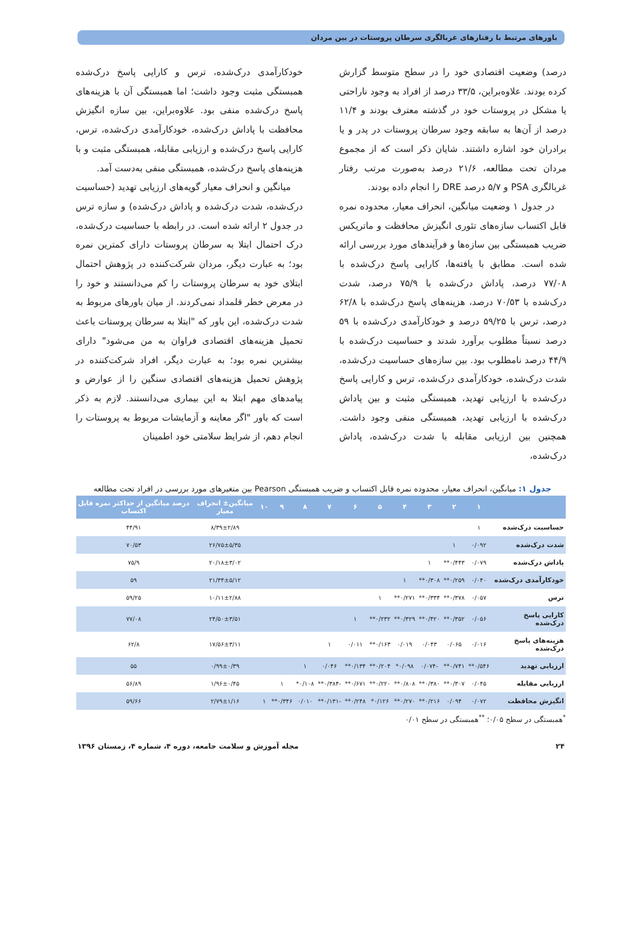باورهای مرتبط با رفتارهای غربالگری سرطان پروستات در بین مردان
درصد) وضعیت اقتصادی خود را در سطح متوسط گزارش کرده بودند. علاوه‌براین، ۳۳/۵ درصد از افراد به وجود ناراحتی یا مشکل در پروستات خود در گذشته معترف بودند و ۱۱/۴ درصد از آن‌ها به سابقه وجود سرطان پروستات در پدر و یا برادران خود اشاره داشتند. شایان ذکر است که از مجموع مردان تحت مطالعه، ۲۱/۶ درصد به‌صورت مرتب رفتار غربالگری PSA و ۵/۷ درصد DRE را انجام داده بودند.
در جدول ۱ وضعیت میانگین، انحراف معیار، محدوده نمره قابل اکتساب سازه‌های تئوری انگیزش محافظت و ماتریکس ضریب همبستگی بین سازه‌ها و فرآیندهای مورد بررسی ارائه شده است. مطابق با یافته‌ها، کارایی پاسخ درک‌شده با ۷۷/۰۸ درصد، پاداش درک‌شده با ۷۵/۹ درصد، شدت درک‌شده با ۷۰/۵۳ درصد، هزینه‌های پاسخ درک‌شده با ۶۲/۸ درصد، ترس با ۵۹/۲۵ درصد و خودکارآمدی درک‌شده با ۵۹ درصد نسبتاً مطلوب برآورد شدند و حساسیت درک‌شده با ۴۴/۹ درصد نامطلوب بود. بین سازه‌های حساسیت درک‌شده، شدت درک‌شده، خودکارآمدی درک‌شده، ترس و کارایی پاسخ درک‌شده با ارزیابی تهدید، همبستگی مثبت و بین پاداش درک‌شده با ارزیابی تهدید، همبستگی منفی وجود داشت. همچنین بین ارزیابی مقابله با شدت درک‌شده، پاداش درک‌شده،
خودکارآمدی درک‌شده، ترس و کارایی پاسخ درک‌شده همبستگی مثبت وجود داشت؛ اما همبستگی آن با هزینه‌های پاسخ درک‌شده منفی بود. علاوه‌براین، بین سازه انگیزش محافظت با پاداش درک‌شده، خودکارآمدی درک‌شده، ترس، کارایی پاسخ درک‌شده و ارزیابی مقابله، همبستگی مثبت و با هزینه‌های پاسخ درک‌شده، همبستگی منفی به‌دست آمد.
میانگین و انحراف معیار گویه‌های ارزیابی تهدید (حساسیت درک‌شده، شدت درک‌شده و پاداش درک‌شده) و سازه ترس در جدول ۲ ارائه شده است. در رابطه با حساسیت درک‌شده، درک احتمال ابتلا به سرطان پروستات دارای کمترین نمره بود؛ به عبارت دیگر، مردان شرکت‌کننده در پژوهش احتمال ابتلای خود به سرطان پروستات را کم می‌دانستند و خود را در معرض خطر قلمداد نمی‌کردند. از میان باورهای مربوط به شدت درک‌شده، این باور که "ابتلا به سرطان پروستات باعث تحمیل هزینه‌های اقتصادی فراوان به من می‌شود" دارای بیشترین نمره بود؛ به عبارت دیگر، افراد شرکت‌کننده در پژوهش تحمیل هزینه‌های اقتصادی سنگین را از عوارض و پیامدهای مهم ابتلا به این بیماری می‌دانستند. لازم به ذکر است که باور "اگر معاینه و آزمایشات مربوط به پروستات را انجام دهم، از شرایط سلامتی خود اطمینان
جدول ۱: میانگین، انحراف معیار، محدوده نمره قابل اکتساب و ضریب همبستگی Pearson بین متغیرهای مورد بررسی در افراد تحت مطالعه
| | ۱ | ۲ | ۳ | ۴ | ۵ | ۶ | ۷ | ۸ | ۹ | ۱۰ | میانگین± انحراف معیار | درصد میانگین از حداکثر نمره قابل اکتساب |
| --- | --- | --- | --- | --- | --- | --- | --- | --- | --- | --- | --- | --- |
| حساسیت درک‌شده | ۱ | | | | | | | | | | ۸/۳۹±۲/۸۹ | ۴۴/۹۱ |
| شدت درک‌شده | ۰/۰۹۲ | ۱ | | | | | | | | | ۲۶/۷۵±۵/۳۵ | ۷۰/۵۳ |
| پاداش درک‌شده | ۰/۰۷۹ | ۰/۴۴۳** | ۱ | | | | | | | | ۲۰/۱۸±۳/۰۲ | ۷۵/۹ |
| خودکارآمدی درک‌شده | ۰/۰۴۰ | ۰/۲۵۹** | ۰/۳۰۸** | ۱ | | | | | | | ۲۱/۳۴±۵/۱۲ | ۵۹ |
| ترس | ۰/۰۵۷ | ۰/۳۷۸** | ۰/۳۳۴** | ۰/۲۷۱** | ۱ | | | | | | ۱۰/۱۱±۲/۸۸ | ۵۹/۲۵ |
| کارایی پاسخ درک‌شده | ۰/۰۵۶ | ۰/۳۵۲** | ۰/۴۲۰** | ۰/۳۲۹** | ۰/۲۳۲** | ۱ | | | | | ۲۴/۵۰±۳/۵۱ | ۷۷/۰۸ |
| هزینه‌های پاسخ درک‌شده | ۰/۰۱۶ | ۰/۰۶۵ | ۰/۰۴۳ | ۰/۰۱۹ | ۰/۱۶۳** | ۰/۰۱۱ | ۱ | | | | ۱۷/۵۶±۳/۱۱ | ۶۲/۸ |
| ارزیابی تهدید | ۰/۵۴۶** | ۰/۷۴۱** | -۰/۰۷۴ | ۰/۰۹۸* | ۰/۲۰۴** | ۰/۱۳۴** | ۰/۰۴۶ | ۱ | | | ۰/۹۹±۰/۳۹ | ۵۵ |
| ارزیابی مقابله | ۰/۰۴۵ | ۰/۳۰۷** | ۰/۳۸۰** | ۰/۸۰۸** | ۰/۲۲۰** | ۰/۶۷۱** | -۰/۳۸۴** | ۰/۱۰۸* | ۱ | | ۱/۹۶±۰/۴۵ | ۵۶/۸۹ |
| انگیزش محافظت | ۰/۰۷۲ | ۰/۰۹۴ | ۰/۲۱۶** | ۰/۲۷۰** | ۰/۱۲۶* | ۰/۲۴۸** | -۰/۱۳۱** | ۰/۰۱۰ | ۰/۳۴۶** | ۱ | ۲/۷۹±۱/۱۶ | ۵۹/۶۶ |
<sup>*</sup> همبستگی در سطح ۰/۰۵؛ <sup>**</sup>همبستگی در سطح ۰/۰۱
۲۴ مجله آموزش و سلامت جامعه، دوره ۴، شماره ۴، زمستان ۱۳۹۶